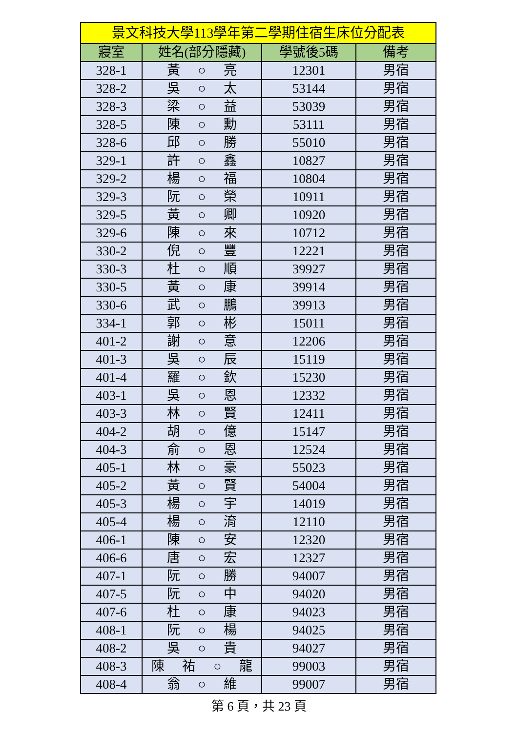| 景文科技大學113學年第二學期住宿生床位分配表 | | | |
| --- | --- | --- | --- |
| 寢室 | 姓名(部分隱藏) | 學號後5碼 | 備考 |
| 328-1 | 黃 ○ 亮 | 12301 | 男宿 |
| 328-2 | 吳 ○ 太 | 53144 | 男宿 |
| 328-3 | 梁 ○ 益 | 53039 | 男宿 |
| 328-5 | 陳 ○ 勳 | 53111 | 男宿 |
| 328-6 | 邱 ○ 勝 | 55010 | 男宿 |
| 329-1 | 許 ○ 鑫 | 10827 | 男宿 |
| 329-2 | 楊 ○ 福 | 10804 | 男宿 |
| 329-3 | 阮 ○ 榮 | 10911 | 男宿 |
| 329-5 | 黃 ○ 卿 | 10920 | 男宿 |
| 329-6 | 陳 ○ 來 | 10712 | 男宿 |
| 330-2 | 倪 ○ 豐 | 12221 | 男宿 |
| 330-3 | 杜 ○ 順 | 39927 | 男宿 |
| 330-5 | 黃 ○ 康 | 39914 | 男宿 |
| 330-6 | 武 ○ 鵬 | 39913 | 男宿 |
| 334-1 | 郭 ○ 彬 | 15011 | 男宿 |
| 401-2 | 謝 ○ 意 | 12206 | 男宿 |
| 401-3 | 吳 ○ 辰 | 15119 | 男宿 |
| 401-4 | 羅 ○ 欽 | 15230 | 男宿 |
| 403-1 | 吳 ○ 恩 | 12332 | 男宿 |
| 403-3 | 林 ○ 賢 | 12411 | 男宿 |
| 404-2 | 胡 ○ 億 | 15147 | 男宿 |
| 404-3 | 俞 ○ 恩 | 12524 | 男宿 |
| 405-1 | 林 ○ 豪 | 55023 | 男宿 |
| 405-2 | 黃 ○ 賢 | 54004 | 男宿 |
| 405-3 | 楊 ○ 宇 | 14019 | 男宿 |
| 405-4 | 楊 ○ 淯 | 12110 | 男宿 |
| 406-1 | 陳 ○ 安 | 12320 | 男宿 |
| 406-6 | 唐 ○ 宏 | 12327 | 男宿 |
| 407-1 | 阮 ○ 勝 | 94007 | 男宿 |
| 407-5 | 阮 ○ 中 | 94020 | 男宿 |
| 407-6 | 杜 ○ 康 | 94023 | 男宿 |
| 408-1 | 阮 ○ 楊 | 94025 | 男宿 |
| 408-2 | 吳 ○ 貴 | 94027 | 男宿 |
| 408-3 | 陳 祐 ○ 龍 | 99003 | 男宿 |
| 408-4 | 翁 ○ 維 | 99007 | 男宿 |
第 6 頁，共 23 頁